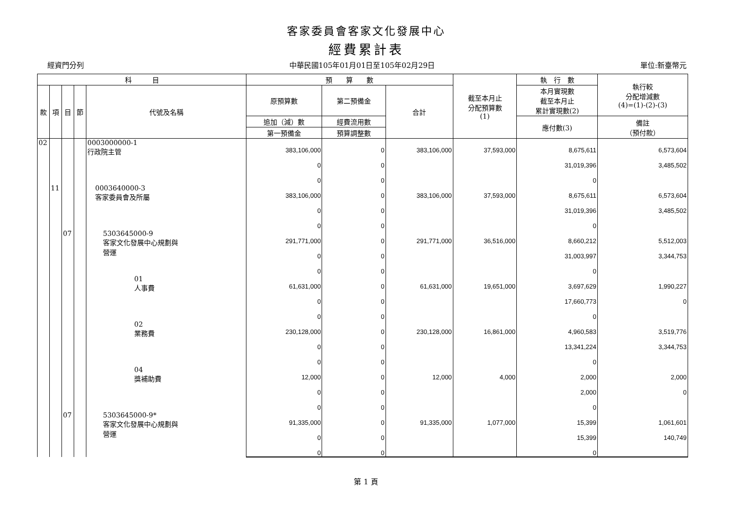客家委員會客家文化發展中心
經費累計表
經資門分列 中華民國105年01月01日至105年02月29日 單位:新臺幣元
| 科 目 | | | | | 預 算 數 | | | 截至本月止 分配預算數 (1) | 執 行 數 | 執行較 分配增減數 (4)=(1)-(2)-(3) |
| --- | --- | --- | --- | --- | --- | --- | --- | --- | --- | --- |
| 款 | 項 | 目 | 節 | 代號及名稱 | 原預算數 | 第二預備金 | 合計 | | 本月實現數 截至本月止 累計實現數(2) | |
| | | | | | 追加（減）數 | 經費流用數 | | | 應付數(3) | 備註 （預付款） |
| | | | | | 第一預備金 | 預算調整數 | | | | |
| 02 | | | | 0003000000-1 行政院主管 | 383,106,000 | 0 | 383,106,000 | 37,593,000 | 8,675,611 | 6,573,604 |
| | | | | | 0 | 0 | | | 31,019,396 | 3,485,502 |
| | | | | | 0 | 0 | | | 0 | |
| | 11 | | | 0003640000-3 客家委員會及所屬 | 383,106,000 | 0 | 383,106,000 | 37,593,000 | 8,675,611 | 6,573,604 |
| | | | | | 0 | 0 | | | 31,019,396 | 3,485,502 |
| | | | | | 0 | 0 | | | 0 | |
| | | 07 | | 5303645000-9 客家文化發展中心規劃與 營運 | 291,771,000 | 0 | 291,771,000 | 36,516,000 | 8,660,212 | 5,512,003 |
| | | | | | 0 | 0 | | | 31,003,997 | 3,344,753 |
| | | | | | 0 | 0 | | | 0 | |
| | | | | 01 人事費 | 61,631,000 | 0 | 61,631,000 | 19,651,000 | 3,697,629 | 1,990,227 |
| | | | | | 0 | 0 | | | 17,660,773 | 0 |
| | | | | | 0 | 0 | | | 0 | |
| | | | | 02 業務費 | 230,128,000 | 0 | 230,128,000 | 16,861,000 | 4,960,583 | 3,519,776 |
| | | | | | 0 | 0 | | | 13,341,224 | 3,344,753 |
| | | | | | 0 | 0 | | | 0 | |
| | | | | 04 獎補助費 | 12,000 | 0 | 12,000 | 4,000 | 2,000 | 2,000 |
| | | | | | 0 | 0 | | | 2,000 | 0 |
| | | | | | 0 | 0 | | | 0 | |
| | | 07 | | 5303645000-9* 客家文化發展中心規劃與 營運 | 91,335,000 | 0 | 91,335,000 | 1,077,000 | 15,399 | 1,061,601 |
| | | | | | 0 | 0 | | | 15,399 | 140,749 |
| | | | | | 0 | 0 | | | 0 | |
第 1 頁